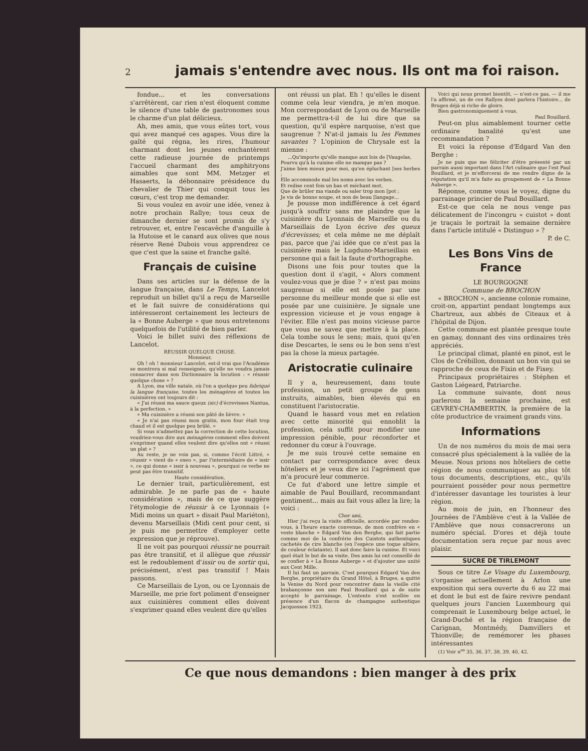2
jamais s'entendre avec nous. Ils ont ma foi raison.
fondue... et les conversations s'arrêtèrent, car rien n'est éloquent comme le silence d'une table de gastronomes sous le charme d'un plat délicieux.
Ah, mes amis, que vous eûtes tort, vous qui avez manqué ces agapes. Vous dire la gaîté qui régna, les rires, l'humour charmant dont les jeunes enchantèrent cette radieuse journée de printemps l'accueil charmant des amphitryons aimables que sont MM. Metzger et Hasaerts, la débonnaire présidence du chevalier de Thier qui conquit tous les cœurs, c'est trop me demander.
Si vous voulez en avoir une idée, venez à notre prochain Rallye; tous ceux de dimanche dernier se sont promis de s'y retrouver, et, entre l'escavêche d'anguille à la Hutoise et le canard aux olives que nous réserve René Dubois vous apprendrez ce que c'est que la saine et franche gaîté.
Français de cuisine
Dans ses articles sur la défense de la langue française, dans Le Temps, Lancelot reproduit un billet qu'il a reçu de Marseille et le fait suivre de considérations qui intéresseront certainement les lecteurs de la « Bonne Auberge » que nous entretenons quelquefois de l'utilité de bien parler.
Voici le billet suivi des réflexions de Lancelot.
REUSSIR QUELQUE CHOSE.
Monsieur,
Oh ! oh ! monsieur Lancelot, est-il vrai que l'Académie se montrera si mal renseignée, qu'elle ne voudra jamais consacrer dans son Dictionnaire la locution : « réussir quelque chose » ?
A Lyon, ma ville natale, où l'on a quelque peu fabriqué la langue française, toutes les ménagères et toutes les cuisinières ont toujours dit :
« J'ai réussi ma sauce queux (sic) d'écrevisses Nantua, à la perfection. »
« Ma cuisinière a réussi son pâté de lièvre. »
« Je n'ai pas réussi mon gratin, mon four était trop chaud et il est quelque peu brûlé. »
Si vous n'admettez pas la correction de cette locution, voudriez-vous dire aux ménagères comment elles doivent s'exprimer quand elles veulent dire qu'elles ont « réussi un plat » ?
Au reste, je ne vois pas, si, comme l'écrit Littré, « réussir » vient de « exeo », par l'intermédiaire de « issir », ce qui donne « issir à nouveau », pourquoi ce verbe ne peut pas être transitif.
Haute considération.
Le dernier trait, particulièrement, est admirable. Je ne parle pas de « haute considération », mais de ce que suggère l'étymologie de réussir à ce Lyonnais (« Midi moins un quart » disait Paul Mariéton), devenu Marseillais (Midi cent pour cent, si je puis me permettre d'employer cette expression que je réprouve).
Il ne voit pas pourquoi réussir ne pourrait pas être transitif, et il allègue que réussir est le redoublement d'issir ou de sortir qui, précisément, n'est pas transitif ! Mais passons.
Ce Marseillais de Lyon, ou ce Lyonnais de Marseille, me prie fort poliment d'enseigner aux cuisinières comment elles doivent s'exprimer quand elles veulent dire qu'elles
ont réussi un plat. Eh ! qu'elles le disent comme cela leur viendra, je m'en moque. Mon correspondant de Lyon ou de Marseille me permettra-t-il de lui dire que sa question, qu'il espère narquoise, n'est que saugrenue ? N'at-il jamais lu les Femmes savantes ? L'opinion de Chrysale est la mienne :
...Qu'importe qu'elle manque aux lois de [Vaugelas,
Pourvu qu'à la cuisine elle ne manque pas ?
J'aime bien mieux pour moi, qu'en épluchant [ses herbes ;
Elle accommode mal les noms avec les verbes.
Et redise cent fois un bas et méchant mot,
Que de brûler ma viande ou saler trop mon [pot ;
Je vis de bonne soupe, et non de beau [langage...
Je pousse mon indifférence à cet égard jusqu'à souffrir sans me plaindre que la cuisinière du Lyonnais de Marseille ou du Marseillais de Lyon écrive des queux d'écrevisses; et cela même ne me déplaît pas, parce que j'ai idée que ce n'est pas la cuisinière mais le Lugduno-Marseillais en personne qui a fait la faute d'orthographe.
Disons une fois pour toutes que la question dont il s'agit, « Alors comment voulez-vous que je dise ? » n'est pas moins saugrenue si elle est posée par une personne du meilleur monde que si elle est posée par une cuisinière. Je signale une expression vicieuse et je vous engage à l'éviter. Elle n'est pas moins vicieuse parce que vous ne savez que mettre à la place. Cela tombe sous le sens; mais, quoi qu'en dise Descartes, le sens ou le bon sens n'est pas la chose la mieux partagée.
Aristocratie culinaire
Il y a, heureusement, dans toute profession, un petit groupe de gens instruits, aimables, bien élevés qui en constituent l'aristocratie.
Quand le hasard vous met en relation avec cette minorité qui ennoblit la profession, cela suffit pour modifier une impression pénible, pour réconforter et redonner du cœur à l'ouvrage.
Je me suis trouvé cette semaine en contact par correspondance avec deux hôteliers et je veux dire ici l'agrément que m'a procuré leur commerce.
Ce fut d'abord une lettre simple et aimable de Paul Bouillard, recommandant gentiment... mais au fait vous allez la lire; la voici :
Cher ami,
Hier j'ai reçu la visite officielle, accordée par rendez-vous, à l'heure exacte convenue, de mon confrère en « veste blanche » Edgard Van den Berghe, qui fait partie comme moi de la confrérie des Cuistots authentiques cachetés de cire blanche (en l'espèce une toque altière, de couleur éclatante). Il sait donc faire la cuisine. Et voici quel était le but de sa visite. Des amis lui ont conseillé de se confier à « La Bonne Auberge » et d'ajouter une unité aux Cent Mille.
Il lui faut un parrain. C'est pourquoi Edgard Van den Berghe, propriétaire du Grand Hôtel, à Bruges, a quitté la Venise du Nord pour rencontrer dans la vieille cité brabançonne son ami Paul Bouillard qui a de suite accepté le parrainage. L'entente s'est scellée en présence d'un flacon de champagne authentique Jacquesson 1923.
Voici qui nous promet bientôt, — n'est-ce pas, — il me l'a affirmé, un de ces Rallyes dont parlera l'histoire... de Bruges déjà si riche de gloire.
Bien gastronomiquement à vous.
Paul Bouillard.
Peut-on plus aimablement tourner cette ordinaire banalité qu'est une recommandation ?
Et voici la réponse d'Edgard Van den Berghe :
Je ne puis que me féliciter d'être présenté par un parrain aussi important dans l'Art culinaire que l'est Paul Bouillard, et je m'efforcerai de me rendre digne de la réputation qu'il m'a faite au groupement de « La Bonne Auberge ».
Réponse, comme vous le voyez, digne du parrainage princier de Paul Bouillard.
Est-ce que cela ne nous venge pas délicatement de l'incongru « cuistot » dont je traçais le portrait la semaine dernière dans l'article intitulé « Distinguo » ?
P. de C.
Les Bons Vins de France
LE BOURGOGNE
Commune de BROCHON
« BROCHON », ancienne colonie romaine, croit-on, appartint pendant longtemps aux Chartreux, aux abbés de Citeaux et à l'hôpital de Dijon.
Cette commune est plantée presque toute en gamay, donnant des vins ordinaires très appréciés.
Le principal climat, planté en pinot, est le Clos de Crébillon, donnant un bon vin qui se rapproche de ceux de Fixin et de Fixey.
Principaux propriétaires : Stéphen et Gaston Liégeard, Patriarche.
La commune suivante, dont nous parlerons la semaine prochaine, est GEVREY-CHAMBERTIN, la première de la côte productrice de vraiment grands vins.
Informations
Un de nos numéros du mois de mai sera consacré plus spécialement à la vallée de la Meuse. Nous prions nos hôteliers de cette région de nous communiquer au plus tôt tous documents, descriptions, etc., qu'ils pourraient posséder pour nous permettre d'intéresser davantage les touristes à leur région.
Au mois de juin, en l'honneur des Journées de l'Amblève c'est à la Vallée de l'Amblève que nous consacrerons un numéro spécial. D'ores et déjà toute documentation sera reçue par nous avec plaisir.
SUCRE DE TIRLEMONT
Sous ce titre Le Visage du Luxembourg, s'organise actuellement à Arlon une exposition qui sera ouverte du 6 au 22 mai et dont le but est de faire revivre pendant quelques jours l'ancien Luxembourg qui comprenait le Luxembourg belge actuel, le Grand-Duché et la région française de Carignan, Montmédy, Damvillers et Thionville; de remémorer les phases intéressantes
(1) Voir n<sup>os</sup> 35, 36, 37, 38, 39, 40, 42.
Ce que nous demandons : bien manger à des prix